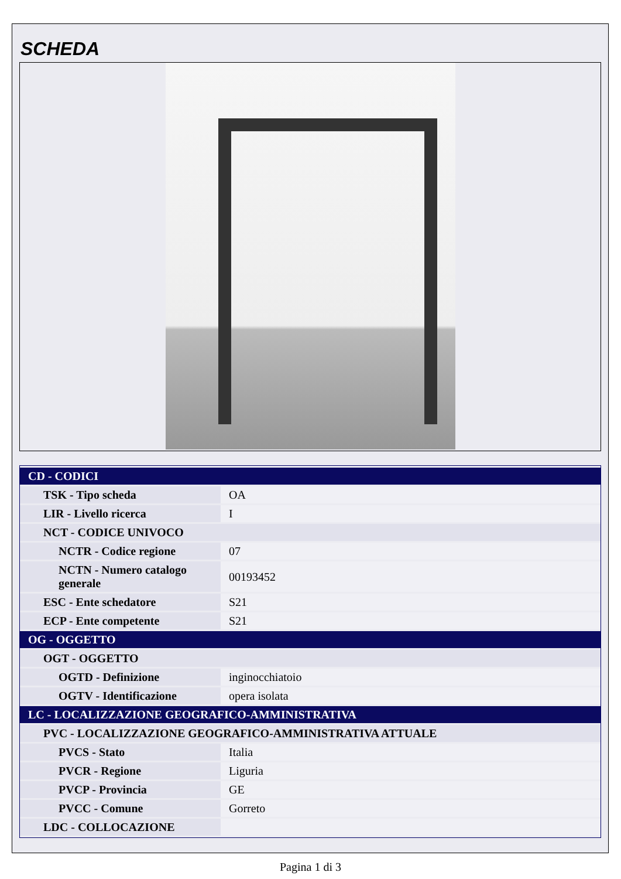SCHEDA
| CD - CODICI | |
| TSK - Tipo scheda | OA |
| LIR - Livello ricerca | I |
| NCT - CODICE UNIVOCO | |
| NCTR - Codice regione | 07 |
| NCTN - Numero catalogo generale | 00193452 |
| ESC - Ente schedatore | S21 |
| ECP - Ente competente | S21 |
| OG - OGGETTO | |
| OGT - OGGETTO | |
| OGTD - Definizione | inginocchiatoio |
| OGTV - Identificazione | opera isolata |
| LC - LOCALIZZAZIONE GEOGRAFICO-AMMINISTRATIVA | |
| PVC - LOCALIZZAZIONE GEOGRAFICO-AMMINISTRATIVA ATTUALE | |
| PVCS - Stato | Italia |
| PVCR - Regione | Liguria |
| PVCP - Provincia | GE |
| PVCC - Comune | Gorreto |
| LDC - COLLOCAZIONE | |
Pagina 1 di 3